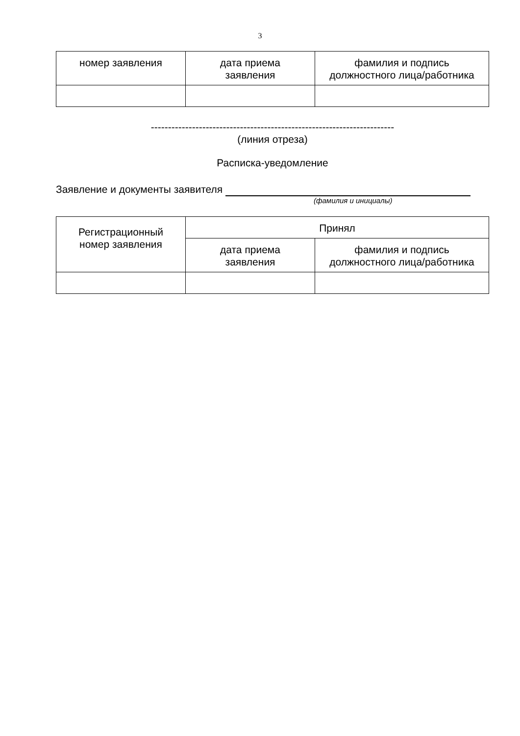3
| номер заявления | дата приема заявления | фамилия и подпись должностного лица/работника |
-----------------------------------------------------------------------
(линия отреза)
Расписка-уведомление
Заявление и документы заявителя
(фамилия и инициалы)
| Регистрационный номер заявления | Принял | |
| | дата приема заявления | фамилия и подпись должностного лица/работника |